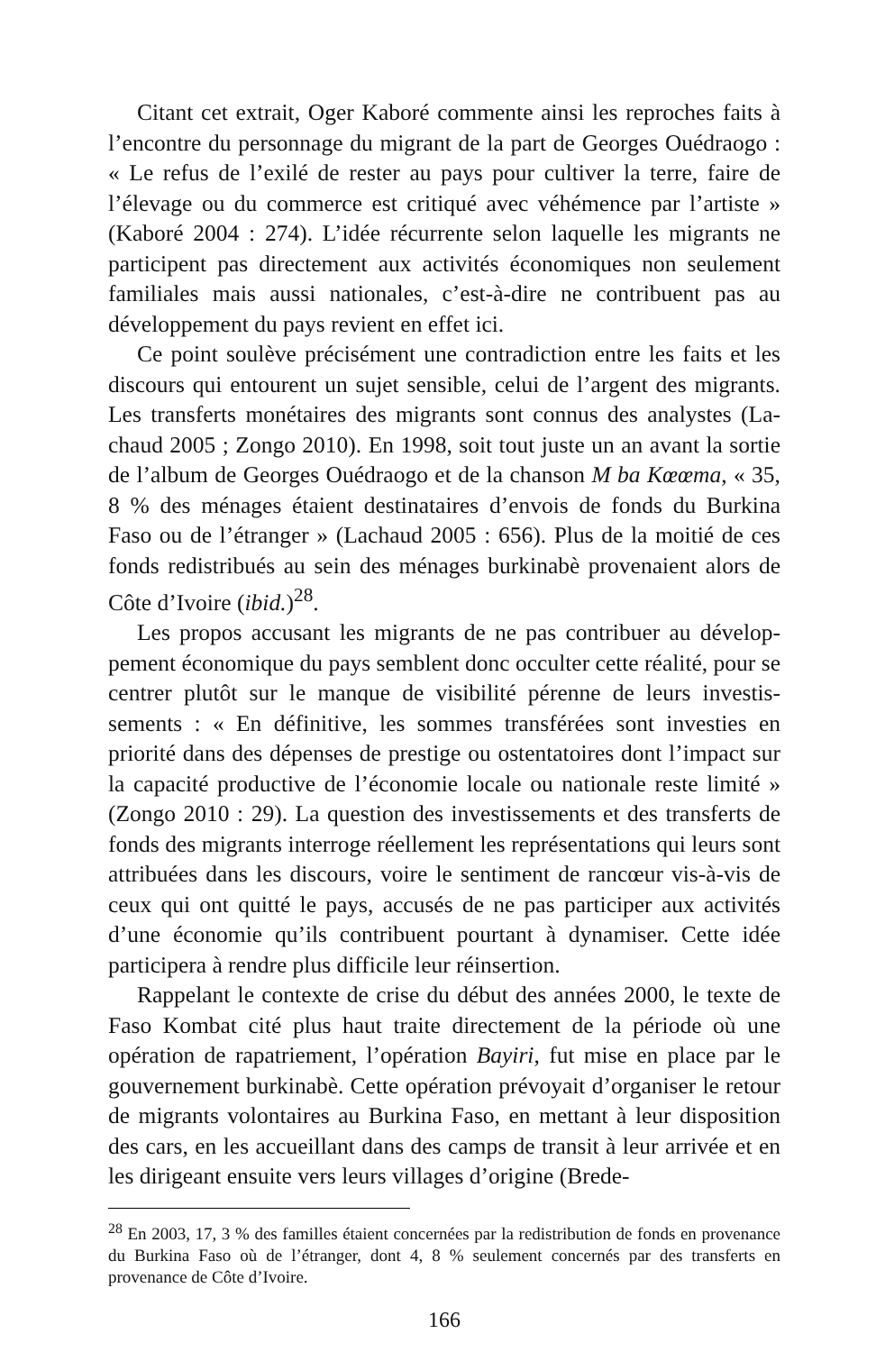Citant cet extrait, Oger Kaboré commente ainsi les reproches faits à l’encontre du personnage du migrant de la part de Georges Oué­draogo : « Le refus de l’exilé de rester au pays pour cultiver la terre, faire de l’élevage ou du commerce est critiqué avec véhémence par l’artiste » (Kaboré 2004 : 274). L’idée récurrente selon laquelle les migrants ne participent pas directement aux activités économiques non seulement familiales mais aussi nationales, c’est-à-dire ne contribuent pas au développement du pays revient en effet ici.
Ce point soulève précisément une contradiction entre les faits et les discours qui entourent un sujet sensible, celui de l’argent des migrants. Les transferts monétaires des migrants sont connus des analystes (La­chaud 2005 ; Zongo 2010). En 1998, soit tout juste un an avant la sortie de l’album de Georges Ouédraogo et de la chanson M ba Kœ­œma, « 35, 8 % des ménages étaient destinataires d’envois de fonds du Burkina Faso ou de l’étranger » (Lachaud 2005 : 656). Plus de la moi­tié de ces fonds redistribués au sein des ménages burkinabè provenaient alors de Côte d’Ivoire (ibid.)<sup>28</sup>.
Les propos accusant les migrants de ne pas contribuer au dévelop­pement économique du pays semblent donc occulter cette réalité, pour se centrer plutôt sur le manque de visibilité pérenne de leurs investis­sements : « En définitive, les sommes transférées sont investies en priorité dans des dépenses de prestige ou ostentatoires dont l’impact sur la capacité productive de l’économie locale ou nationale reste li­mité » (Zongo 2010 : 29). La question des investissements et des transferts de fonds des migrants interroge réellement les représenta­tions qui leurs sont attribuées dans les discours, voire le sentiment de rancœur vis-à-vis de ceux qui ont quitté le pays, accusés de ne pas participer aux activités d’une économie qu’ils contribuent pourtant à dynamiser. Cette idée participera à rendre plus difficile leur réinser­tion.
Rappelant le contexte de crise du début des années 2000, le texte de Faso Kombat cité plus haut traite directement de la période où une opération de rapatriement, l’opération Bayiri, fut mise en place par le gouvernement burkinabè. Cette opération prévoyait d’organiser le retour de migrants volontaires au Burkina Faso, en mettant à leur dis­position des cars, en les accueillant dans des camps de transit à leur arrivée et en les dirigeant ensuite vers leurs villages d’origine (Brede-
<sup>28</sup> En 2003, 17, 3 % des familles étaient concernées par la redistribution de fonds en provenance du Burkina Faso où de l’étranger, dont 4, 8 % seulement concernés par des transferts en provenance de Côte d’Ivoire.
166